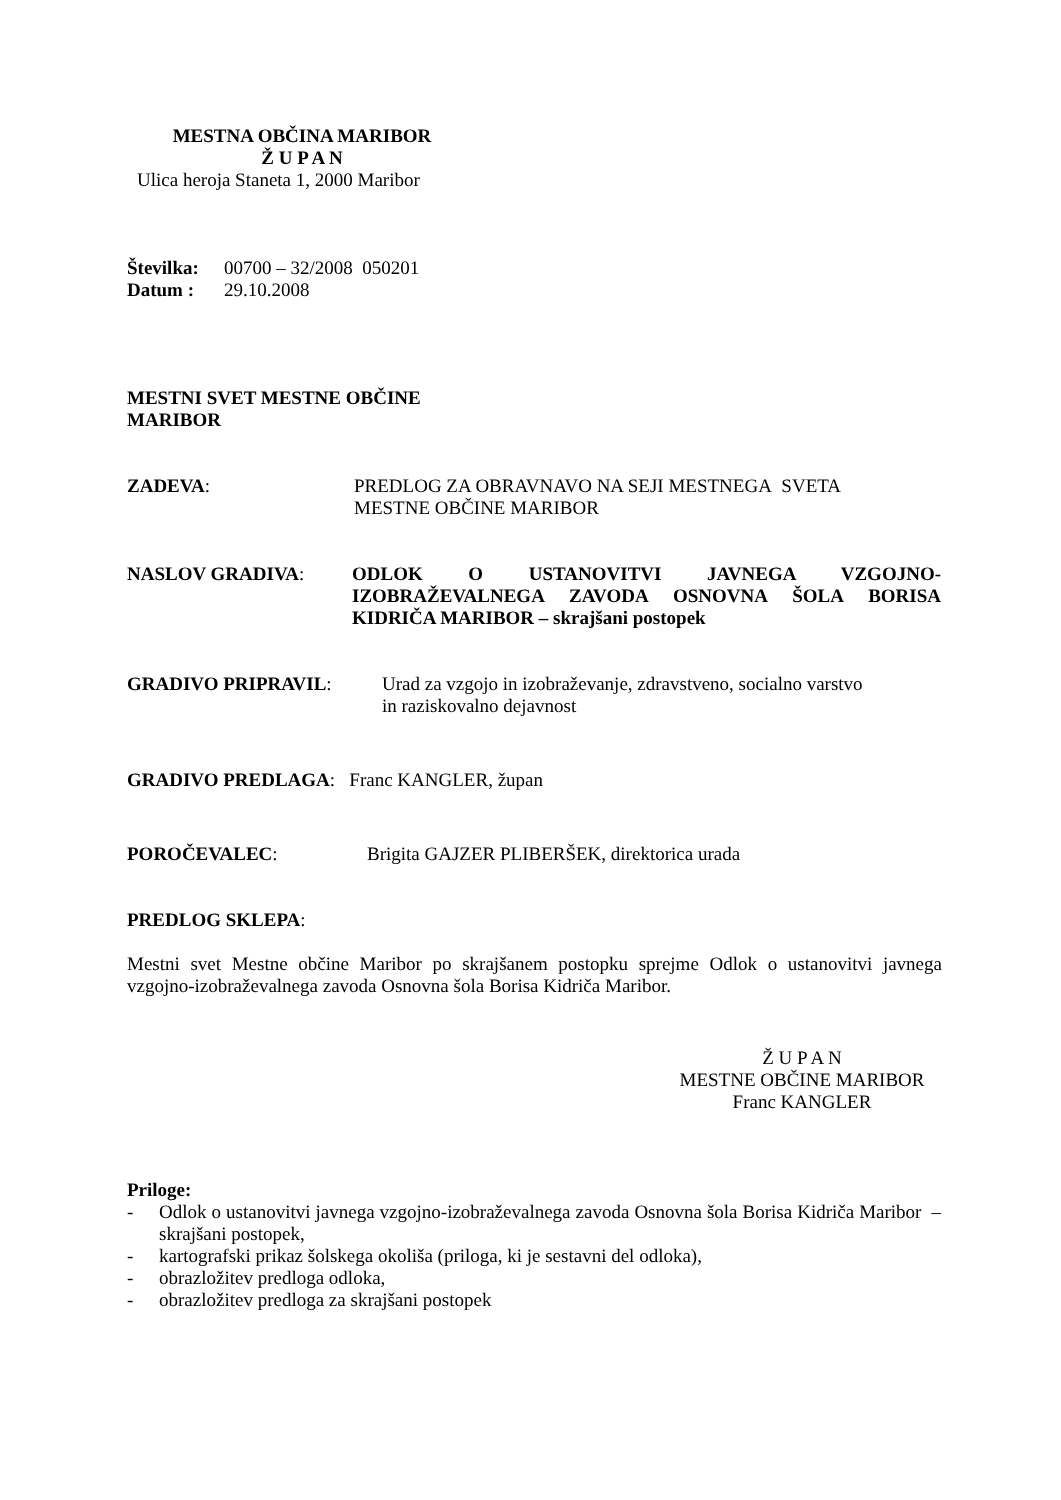MESTNA OBČINA MARIBOR
Ž U P A N
Ulica heroja Staneta 1, 2000 Maribor
Številka: 00700 – 32/2008 050201
Datum : 29.10.2008
MESTNI SVET MESTNE OBČINE
MARIBOR
ZADEVA: PREDLOG ZA OBRAVNAVO NA SEJI MESTNEGA SVETA
MESTNE OBČINE MARIBOR
NASLOV GRADIVA: ODLOK O USTANOVITVI JAVNEGA VZGOJNO-IZOBRAŽEVALNEGA ZAVODA OSNOVNA ŠOLA BORISA KIDRIČA MARIBOR – skrajšani postopek
GRADIVO PRIPRAVIL: Urad za vzgojo in izobraževanje, zdravstveno, socialno varstvo
in raziskovalno dejavnost
GRADIVO PREDLAGA: Franc KANGLER, župan
POROČEVALEC: Brigita GAJZER PLIBERŠEK, direktorica urada
PREDLOG SKLEPA:
Mestni svet Mestne občine Maribor po skrajšanem postopku sprejme Odlok o ustanovitvi javnega vzgojno-izobraževalnega zavoda Osnovna šola Borisa Kidriča Maribor.
Ž U P A N
MESTNE OBČINE MARIBOR
Franc KANGLER
Priloge:
- Odlok o ustanovitvi javnega vzgojno-izobraževalnega zavoda Osnovna šola Borisa Kidriča Maribor – skrajšani postopek,
- kartografski prikaz šolskega okoliša (priloga, ki je sestavni del odloka),
- obrazložitev predloga odloka,
- obrazložitev predloga za skrajšani postopek